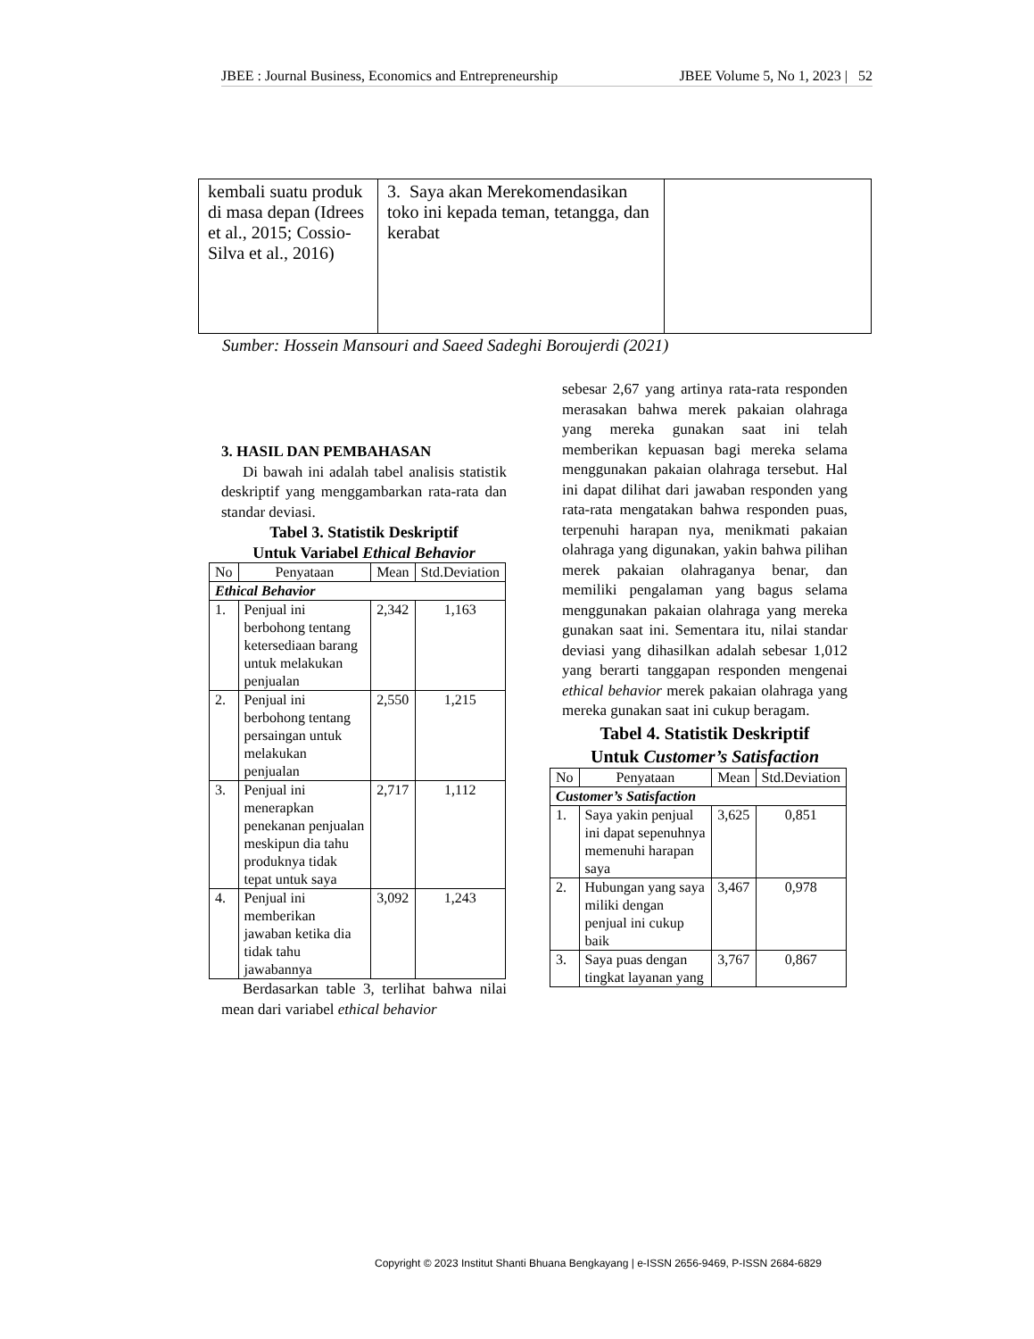JBEE : Journal Business, Economics and Entrepreneurship JBEE Volume 5, No 1, 2023 | 52
| kembali suatu produk di masa depan (Idrees et al., 2015; Cossio-Silva et al., 2016) | 3. Saya akan Merekomendasikan toko ini kepada teman, tetangga, dan kerabat | |
Sumber: Hossein Mansouri and Saeed Sadeghi Boroujerdi (2021)
3. HASIL DAN PEMBAHASAN
Di bawah ini adalah tabel analisis statistik deskriptif yang menggambarkan rata-rata dan standar deviasi.
Tabel 3. Statistik Deskriptif
Untuk Variabel Ethical Behavior
| No | Penyataan | Mean | Std.Deviation |
| --- | --- | --- | --- |
| Ethical Behavior | | | |
| 1. | Penjual ini berbohong tentang ketersediaan barang untuk melakukan penjualan | 2,342 | 1,163 |
| 2. | Penjual ini berbohong tentang persaingan untuk melakukan penjualan | 2,550 | 1,215 |
| 3. | Penjual ini menerapkan penekanan penjualan meskipun dia tahu produknya tidak tepat untuk saya | 2,717 | 1,112 |
| 4. | Penjual ini memberikan jawaban ketika dia tidak tahu jawabannya | 3,092 | 1,243 |
Berdasarkan table 3, terlihat bahwa nilai mean dari variabel ethical behavior
sebesar 2,67 yang artinya rata-rata responden merasakan bahwa merek pakaian olahraga yang mereka gunakan saat ini telah memberikan kepuasan bagi mereka selama menggunakan pakaian olahraga tersebut. Hal ini dapat dilihat dari jawaban responden yang rata-rata mengatakan bahwa responden puas, terpenuhi harapan nya, menikmati pakaian olahraga yang digunakan, yakin bahwa pilihan merek pakaian olahraganya benar, dan memiliki pengalaman yang bagus selama menggunakan pakaian olahraga yang mereka gunakan saat ini. Sementara itu, nilai standar deviasi yang dihasilkan adalah sebesar 1,012 yang berarti tanggapan responden mengenai ethical behavior merek pakaian olahraga yang mereka gunakan saat ini cukup beragam.
Tabel 4. Statistik Deskriptif
Untuk Customer’s Satisfaction
| No | Penyataan | Mean | Std.Deviation |
| --- | --- | --- | --- |
| Customer’s Satisfaction | | | |
| 1. | Saya yakin penjual ini dapat sepenuhnya memenuhi harapan saya | 3,625 | 0,851 |
| 2. | Hubungan yang saya miliki dengan penjual ini cukup baik | 3,467 | 0,978 |
| 3. | Saya puas dengan tingkat layanan yang | 3,767 | 0,867 |
Copyright © 2023 Institut Shanti Bhuana Bengkayang | e-ISSN 2656-9469, P-ISSN 2684-6829